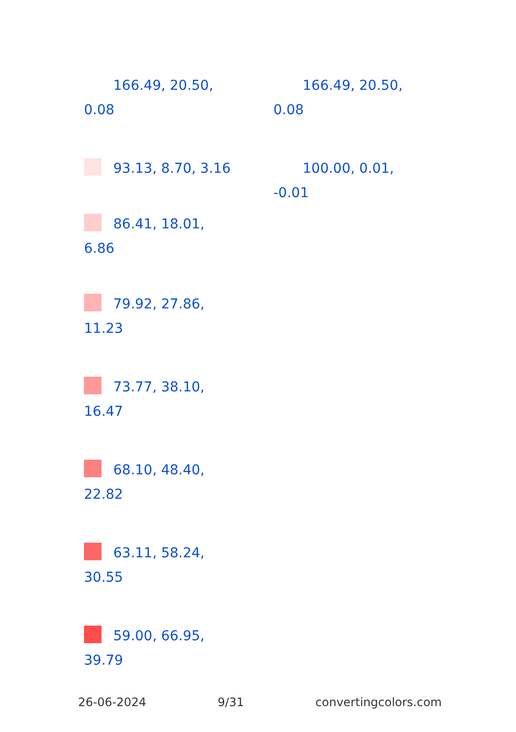166.49, 20.50, 0.08
93.13, 8.70, 3.16
86.41, 18.01, 6.86
79.92, 27.86, 11.23
73.77, 38.10, 16.47
68.10, 48.40, 22.82
63.11, 58.24, 30.55
59.00, 66.95, 39.79
166.49, 20.50, 0.08
100.00, 0.01, -0.01
26-06-2024 9/31 convertingcolors.com